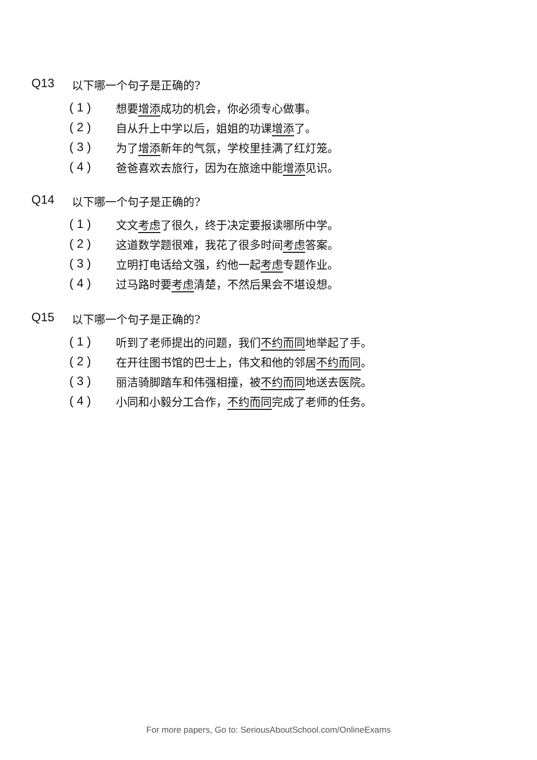Q13 以下哪一个句子是正确的?
( 1 ) 想要增添成功的机会，你必须专心做事。
( 2 ) 自从升上中学以后，姐姐的功课增添了。
( 3 ) 为了增添新年的气氛，学校里挂满了红灯笼。
( 4 ) 爸爸喜欢去旅行，因为在旅途中能增添见识。
Q14 以下哪一个句子是正确的?
( 1 ) 文文考虑了很久，终于决定要报读哪所中学。
( 2 ) 这道数学题很难，我花了很多时间考虑答案。
( 3 ) 立明打电话给文强，约他一起考虑专题作业。
( 4 ) 过马路时要考虑清楚，不然后果会不堪设想。
Q15 以下哪一个句子是正确的?
( 1 ) 听到了老师提出的问题，我们不约而同地举起了手。
( 2 ) 在开往图书馆的巴士上，伟文和他的邻居不约而同。
( 3 ) 丽洁骑脚踏车和伟强相撞，被不约而同地送去医院。
( 4 ) 小同和小毅分工合作，不约而同完成了老师的任务。
For more papers, Go to: SeriousAboutSchool.com/OnlineExams